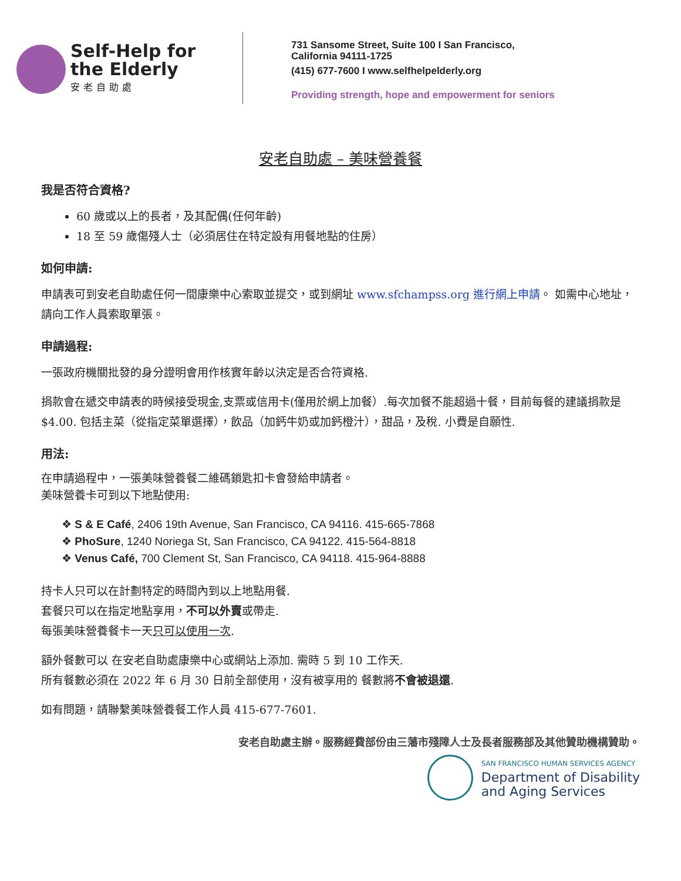Self-Help for
the Elderly
安老自助處
731 Sansome Street, Suite 100 I San Francisco,
California 94111-1725
(415) 677-7600 I www.selfhelpelderly.org
Providing strength, hope and empowerment for seniors
安老自助處 – 美味營養餐
我是否符合資格?
60 歲或以上的長者，及其配偶(任何年齡)
18 至 59 歲傷殘人士（必須居住在特定設有用餐地點的住房）
如何申請:
申請表可到安老自助處任何一間康樂中心索取並提交，或到網址 www.sfchampss.org 進行網上申請。 如需中心地址，請向工作人員索取單張。
申請過程:
一張政府機關批發的身分證明會用作核實年齡以決定是否合符資格.
捐款會在遞交申請表的時候接受現金,支票或信用卡(僅用於網上加餐）.每次加餐不能超過十餐，目前每餐的建議捐款是$4.00. 包括主菜（從指定菜單選擇），飲品（加鈣牛奶或加鈣橙汁），甜品，及稅. 小費是自願性.
用法:
在申請過程中，一張美味營養餐二維碼鎖匙扣卡會發給申請者。
美味營養卡可到以下地點使用:
❖ S & E Café, 2406 19th Avenue, San Francisco, CA 94116. 415-665-7868
❖ PhoSure, 1240 Noriega St, San Francisco, CA 94122. 415-564-8818
❖ Venus Café, 700 Clement St, San Francisco, CA 94118. 415-964-8888
持卡人只可以在計劃特定的時間內到以上地點用餐.
套餐只可以在指定地點享用，不可以外賣或帶走.
每張美味營養餐卡一天只可以使用一次.
額外餐數可以 在安老自助處康樂中心或網站上添加. 需時 5 到 10 工作天.
所有餐數必須在 2022 年 6 月 30 日前全部使用，沒有被享用的 餐數將不會被退還.
如有問題，請聯繫美味營養餐工作人員 415-677-7601.
安老自助處主辦。服務經費部份由三藩市殘障人士及長者服務部及其他贊助機構贊助。
SAN FRANCISCO HUMAN SERVICES AGENCY
Department of Disability
and Aging Services